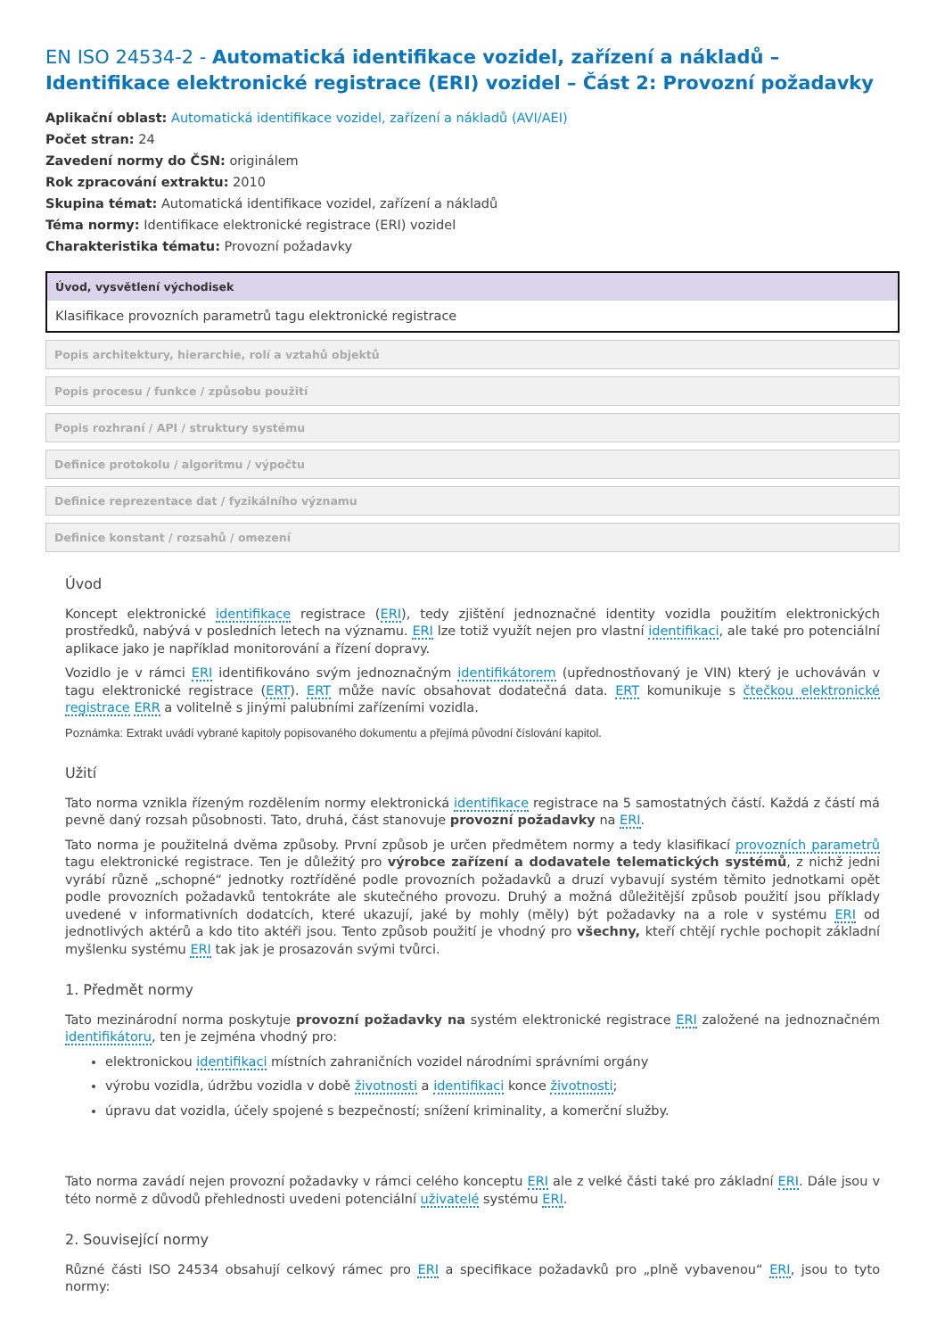EN ISO 24534-2 - Automatická identifikace vozidel, zařízení a nákladů – Identifikace elektronické registrace (ERI) vozidel – Část 2: Provozní požadavky
Aplikační oblast: Automatická identifikace vozidel, zařízení a nákladů (AVI/AEI)
Počet stran: 24
Zavedení normy do ČSN: originálem
Rok zpracování extraktu: 2010
Skupina témat: Automatická identifikace vozidel, zařízení a nákladů
Téma normy: Identifikace elektronické registrace (ERI) vozidel
Charakteristika tématu: Provozní požadavky
Úvod, vysvětlení východisek
Klasifikace provozních parametrů tagu elektronické registrace
Popis architektury, hierarchie, rolí a vztahů objektů
Popis procesu / funkce / způsobu použití
Popis rozhraní / API / struktury systému
Definice protokolu / algoritmu / výpočtu
Definice reprezentace dat / fyzikálního významu
Definice konstant / rozsahů / omezení
Úvod
Koncept elektronické identifikace registrace (ERI), tedy zjištění jednoznačné identity vozidla použitím elektronických prostředků, nabývá v posledních letech na významu. ERI lze totiž využít nejen pro vlastní identifikaci, ale také pro potenciální aplikace jako je například monitorování a řízení dopravy.
Vozidlo je v rámci ERI identifikováno svým jednoznačným identifikátorem (upřednostňovaný je VIN) který je uchováván v tagu elektronické registrace (ERT). ERT může navíc obsahovat dodatečná data. ERT komunikuje s čtečkou elektronické registrace ERR a volitelně s jinými palubními zařízeními vozidla.
Poznámka: Extrakt uvádí vybrané kapitoly popisovaného dokumentu a přejímá původní číslování kapitol.
Užití
Tato norma vznikla řízeným rozdělením normy elektronická identifikace registrace na 5 samostatných částí. Každá z částí má pevně daný rozsah působnosti. Tato, druhá, část stanovuje provozní požadavky na ERI.
Tato norma je použitelná dvěma způsoby. První způsob je určen předmětem normy a tedy klasifikací provozních parametrů tagu elektronické registrace. Ten je důležitý pro výrobce zařízení a dodavatele telematických systémů, z nichž jedni vyrábí různě „schopné“ jednotky roztříděné podle provozních požadavků a druzí vybavují systém těmito jednotkami opět podle provozních požadavků tentokráte ale skutečného provozu. Druhý a možná důležitější způsob použití jsou příklady uvedené v informativních dodatcích, které ukazují, jaké by mohly (měly) být požadavky na a role v systému ERI od jednotlivých aktérů a kdo tito aktéři jsou. Tento způsob použití je vhodný pro všechny, kteří chtějí rychle pochopit základní myšlenku systému ERI tak jak je prosazován svými tvůrci.
1. Předmět normy
Tato mezinárodní norma poskytuje provozní požadavky na systém elektronické registrace ERI založené na jednoznačném identifikátoru, ten je zejména vhodný pro:
elektronickou identifikaci místních zahraničních vozidel národními správními orgány
výrobu vozidla, údržbu vozidla v době životnosti a identifikaci konce životnosti;
úpravu dat vozidla, účely spojené s bezpečností; snížení kriminality, a komerční služby.
Tato norma zavádí nejen provozní požadavky v rámci celého konceptu ERI ale z velké části také pro základní ERI. Dále jsou v této normě z důvodů přehlednosti uvedeni potenciální uživatelé systému ERI.
2. Související normy
Různé části ISO 24534 obsahují celkový rámec pro ERI a specifikace požadavků pro „plně vybavenou“ ERI, jsou to tyto normy: